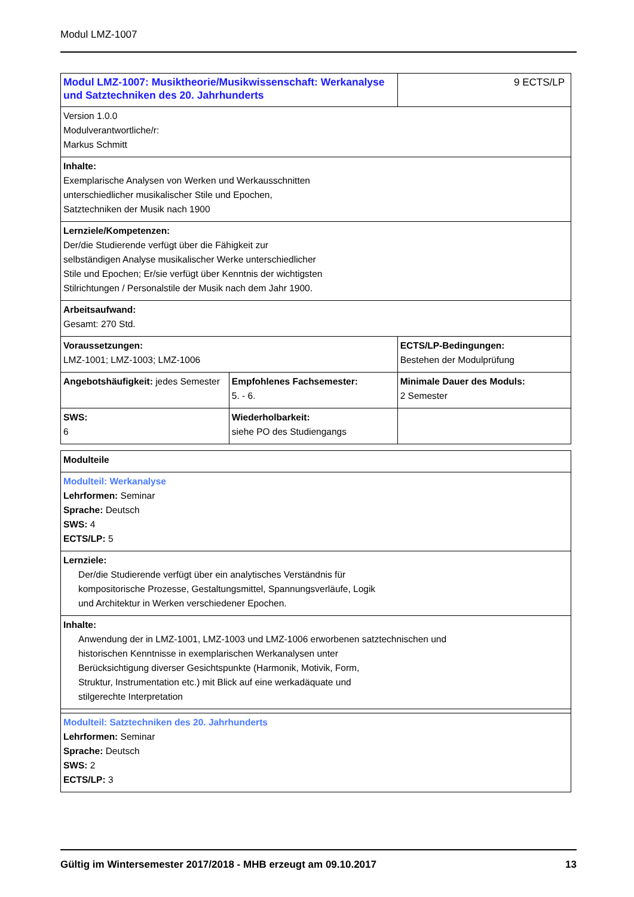Modul LMZ-1007
| Modul LMZ-1007: Musiktheorie/Musikwissenschaft: Werkanalyse und Satztechniken des 20. Jahrhunderts | | 9 ECTS/LP |
| Version 1.0.0 Modulverantwortliche/r: Markus Schmitt | | |
| Inhalte: Exemplarische Analysen von Werken und Werkausschnitten unterschiedlicher musikalischer Stile und Epochen, Satztechniken der Musik nach 1900 | | |
| Lernziele/Kompetenzen: Der/die Studierende verfügt über die Fähigkeit zur selbständigen Analyse musikalischer Werke unterschiedlicher Stile und Epochen; Er/sie verfügt über Kenntnis der wichtigsten Stilrichtungen / Personalstile der Musik nach dem Jahr 1900. | | |
| Arbeitsaufwand: Gesamt: 270 Std. | | |
| Voraussetzungen: LMZ-1001; LMZ-1003; LMZ-1006 | | ECTS/LP-Bedingungen: Bestehen der Modulprüfung |
| Angebotshäufigkeit: jedes Semester | Empfohlenes Fachsemester: 5. - 6. | Minimale Dauer des Moduls: 2 Semester |
| SWS: 6 | Wiederholbarkeit: siehe PO des Studiengangs | |
| Modulteile |
| Modulteil: Werkanalyse Lehrformen: Seminar Sprache: Deutsch SWS: 4 ECTS/LP: 5 |
| Lernziele: Der/die Studierende verfügt über ein analytisches Verständnis für kompositorische Prozesse, Gestaltungsmittel, Spannungsverläufe, Logik und Architektur in Werken verschiedener Epochen. |
| Inhalte: Anwendung der in LMZ-1001, LMZ-1003 und LMZ-1006 erworbenen satztechnischen und historischen Kenntnisse in exemplarischen Werkanalysen unter Berücksichtigung diverser Gesichtspunkte (Harmonik, Motivik, Form, Struktur, Instrumentation etc.) mit Blick auf eine werkadäquate und stilgerechte Interpretation |
| Modulteil: Satztechniken des 20. Jahrhunderts Lehrformen: Seminar Sprache: Deutsch SWS: 2 ECTS/LP: 3 |
Gültig im Wintersemester 2017/2018 - MHB erzeugt am 09.10.2017 13